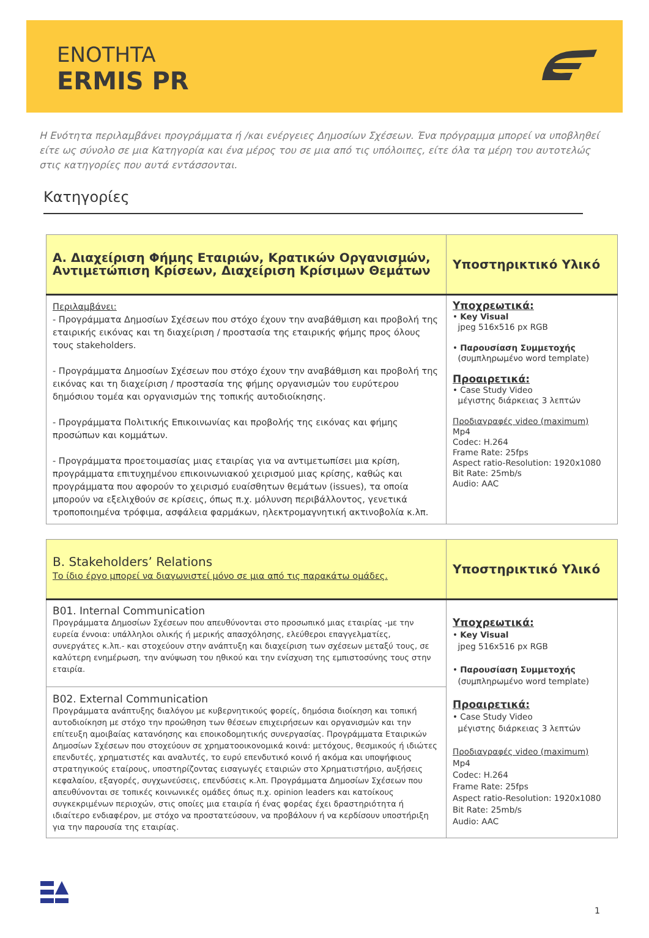ENOTHTA
ERMIS PR
Η Ενότητα περιλαμβάνει προγράμματα ή /και ενέργειες Δημοσίων Σχέσεων. Ένα πρόγραμμα μπορεί να υποβληθεί είτε ως σύνολο σε μια Κατηγορία και ένα μέρος του σε μια από τις υπόλοιπες, είτε όλα τα μέρη του αυτοτελώς στις κατηγορίες που αυτά εντάσσονται.
Κατηγορίες
| Α. Διαχείριση Φήμης Εταιριών, Κρατικών Οργανισμών, Αντιμετώπιση Κρίσεων, Διαχείριση Κρίσιμων Θεμάτων | Υποστηρικτικό Υλικό |
| --- | --- |
| Περιλαμβάνει: - Προγράμματα Δημοσίων Σχέσεων που στόχο έχουν την αναβάθμιση και προβολή της εταιρικής εικόνας και τη διαχείριση / προστασία της εταιρικής φήμης προς όλους τους stakeholders. - Προγράμματα Δημοσίων Σχέσεων που στόχο έχουν την αναβάθμιση και προβολή της εικόνας και τη διαχείριση / προστασία της φήμης οργανισμών του ευρύτερου δημόσιου τομέα και οργανισμών της τοπικής αυτοδιοίκησης. - Προγράμματα Πολιτικής Επικοινωνίας και προβολής της εικόνας και φήμης προσώπων και κομμάτων. - Προγράμματα προετοιμασίας μιας εταιρίας για να αντιμετωπίσει μια κρίση, προγράμματα επιτυχημένου επικοινωνιακού χειρισμού μιας κρίσης, καθώς και προγράμματα που αφορούν το χειρισμό ευαίσθητων θεμάτων (issues), τα οποία μπορούν να εξελιχθούν σε κρίσεις, όπως π.χ. μόλυνση περιβάλλοντος, γενετικά τροποποιημένα τρόφιμα, ασφάλεια φαρμάκων, ηλεκτρομαγνητική ακτινοβολία κ.λπ. | Υποχρεωτικά: • Key Visual jpeg 516x516 px RGB • Παρουσίαση Συμμετοχής (συμπληρωμένο word template) Προαιρετικά: • Case Study Video μέγιστης διάρκειας 3 λεπτών Προδιαγραφές video (maximum) Mp4 Codec: H.264 Frame Rate: 25fps Aspect ratio-Resolution: 1920x1080 Bit Rate: 25mb/s Audio: AAC |
| B. Stakeholders’ Relations Το ίδιο έργο μπορεί να διαγωνιστεί μόνο σε μια από τις παρακάτω ομάδες. | Υποστηρικτικό Υλικό |
| --- | --- |
| B01. Internal Communication Προγράμματα Δημοσίων Σχέσεων που απευθύνονται στο προσωπικό μιας εταιρίας -με την ευρεία έννοια: υπάλληλοι ολικής ή μερικής απασχόλησης, ελεύθεροι επαγγελματίες, συνεργάτες κ.λπ.- και στοχεύουν στην ανάπτυξη και διαχείριση των σχέσεων μεταξύ τους, σε καλύτερη ενημέρωση, την ανύψωση του ηθικού και την ενίσχυση της εμπιστοσύνης τους στην εταιρία. B02. External Communication Προγράμματα ανάπτυξης διαλόγου με κυβερνητικούς φορείς, δημόσια διοίκηση και τοπική αυτοδιοίκηση με στόχο την προώθηση των θέσεων επιχειρήσεων και οργανισμών και την επίτευξη αμοιβαίας κατανόησης και εποικοδομητικής συνεργασίας. Προγράμματα Εταιρικών Δημοσίων Σχέσεων που στοχεύουν σε χρηματοοικονομικά κοινά: μετόχους, θεσμικούς ή ιδιώτες επενδυτές, χρηματιστές και αναλυτές, το ευρύ επενδυτικό κοινό ή ακόμα και υποψήφιους στρατηγικούς εταίρους, υποστηρίζοντας εισαγωγές εταιριών στο Χρηματιστήριο, αυξήσεις κεφαλαίου, εξαγορές, συγχωνεύσεις, επενδύσεις κ.λπ. Προγράμματα Δημοσίων Σχέσεων που απευθύνονται σε τοπικές κοινωνικές ομάδες όπως π.χ. opinion leaders και κατοίκους συγκεκριμένων περιοχών, στις οποίες μια εταιρία ή ένας φορέας έχει δραστηριότητα ή ιδιαίτερο ενδιαφέρον, με στόχο να προστατεύσουν, να προβάλουν ή να κερδίσουν υποστήριξη για την παρουσία της εταιρίας. | Υποχρεωτικά: • Key Visual jpeg 516x516 px RGB • Παρουσίαση Συμμετοχής (συμπληρωμένο word template) Προαιρετικά: • Case Study Video μέγιστης διάρκειας 3 λεπτών Προδιαγραφές video (maximum) Mp4 Codec: H.264 Frame Rate: 25fps Aspect ratio-Resolution: 1920x1080 Bit Rate: 25mb/s Audio: AAC |
1